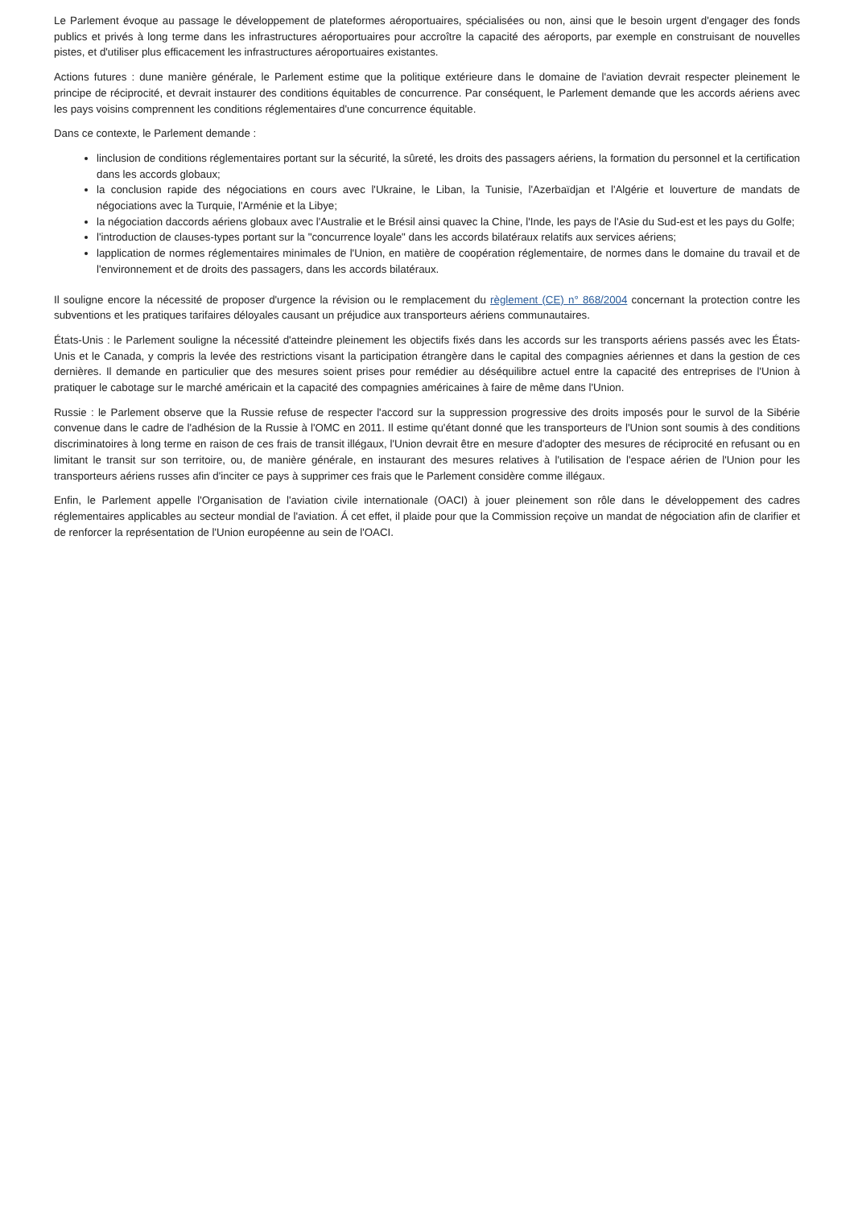Le Parlement évoque au passage le développement de plateformes aéroportuaires, spécialisées ou non, ainsi que le besoin urgent d'engager des fonds publics et privés à long terme dans les infrastructures aéroportuaires pour accroître la capacité des aéroports, par exemple en construisant de nouvelles pistes, et d'utiliser plus efficacement les infrastructures aéroportuaires existantes.
Actions futures : dune manière générale, le Parlement estime que la politique extérieure dans le domaine de l'aviation devrait respecter pleinement le principe de réciprocité, et devrait instaurer des conditions équitables de concurrence. Par conséquent, le Parlement demande que les accords aériens avec les pays voisins comprennent les conditions réglementaires d'une concurrence équitable.
Dans ce contexte, le Parlement demande :
linclusion de conditions réglementaires portant sur la sécurité, la sûreté, les droits des passagers aériens, la formation du personnel et la certification dans les accords globaux;
la conclusion rapide des négociations en cours avec l'Ukraine, le Liban, la Tunisie, l'Azerbaïdjan et l'Algérie et louverture de mandats de négociations avec la Turquie, l'Arménie et la Libye;
la négociation daccords aériens globaux avec l'Australie et le Brésil ainsi quavec la Chine, l'Inde, les pays de l'Asie du Sud-est et les pays du Golfe;
l'introduction de clauses-types portant sur la "concurrence loyale" dans les accords bilatéraux relatifs aux services aériens;
lapplication de normes réglementaires minimales de l'Union, en matière de coopération réglementaire, de normes dans le domaine du travail et de l'environnement et de droits des passagers, dans les accords bilatéraux.
Il souligne encore la nécessité de proposer d'urgence la révision ou le remplacement du règlement (CE) n° 868/2004 concernant la protection contre les subventions et les pratiques tarifaires déloyales causant un préjudice aux transporteurs aériens communautaires.
États-Unis : le Parlement souligne la nécessité d'atteindre pleinement les objectifs fixés dans les accords sur les transports aériens passés avec les États-Unis et le Canada, y compris la levée des restrictions visant la participation étrangère dans le capital des compagnies aériennes et dans la gestion de ces dernières. Il demande en particulier que des mesures soient prises pour remédier au déséquilibre actuel entre la capacité des entreprises de l'Union à pratiquer le cabotage sur le marché américain et la capacité des compagnies américaines à faire de même dans l'Union.
Russie : le Parlement observe que la Russie refuse de respecter l'accord sur la suppression progressive des droits imposés pour le survol de la Sibérie convenue dans le cadre de l'adhésion de la Russie à l'OMC en 2011. Il estime qu'étant donné que les transporteurs de l'Union sont soumis à des conditions discriminatoires à long terme en raison de ces frais de transit illégaux, l'Union devrait être en mesure d'adopter des mesures de réciprocité en refusant ou en limitant le transit sur son territoire, ou, de manière générale, en instaurant des mesures relatives à l'utilisation de l'espace aérien de l'Union pour les transporteurs aériens russes afin d'inciter ce pays à supprimer ces frais que le Parlement considère comme illégaux.
Enfin, le Parlement appelle l'Organisation de l'aviation civile internationale (OACI) à jouer pleinement son rôle dans le développement des cadres réglementaires applicables au secteur mondial de l'aviation. Á cet effet, il plaide pour que la Commission reçoive un mandat de négociation afin de clarifier et de renforcer la représentation de l'Union européenne au sein de l'OACI.